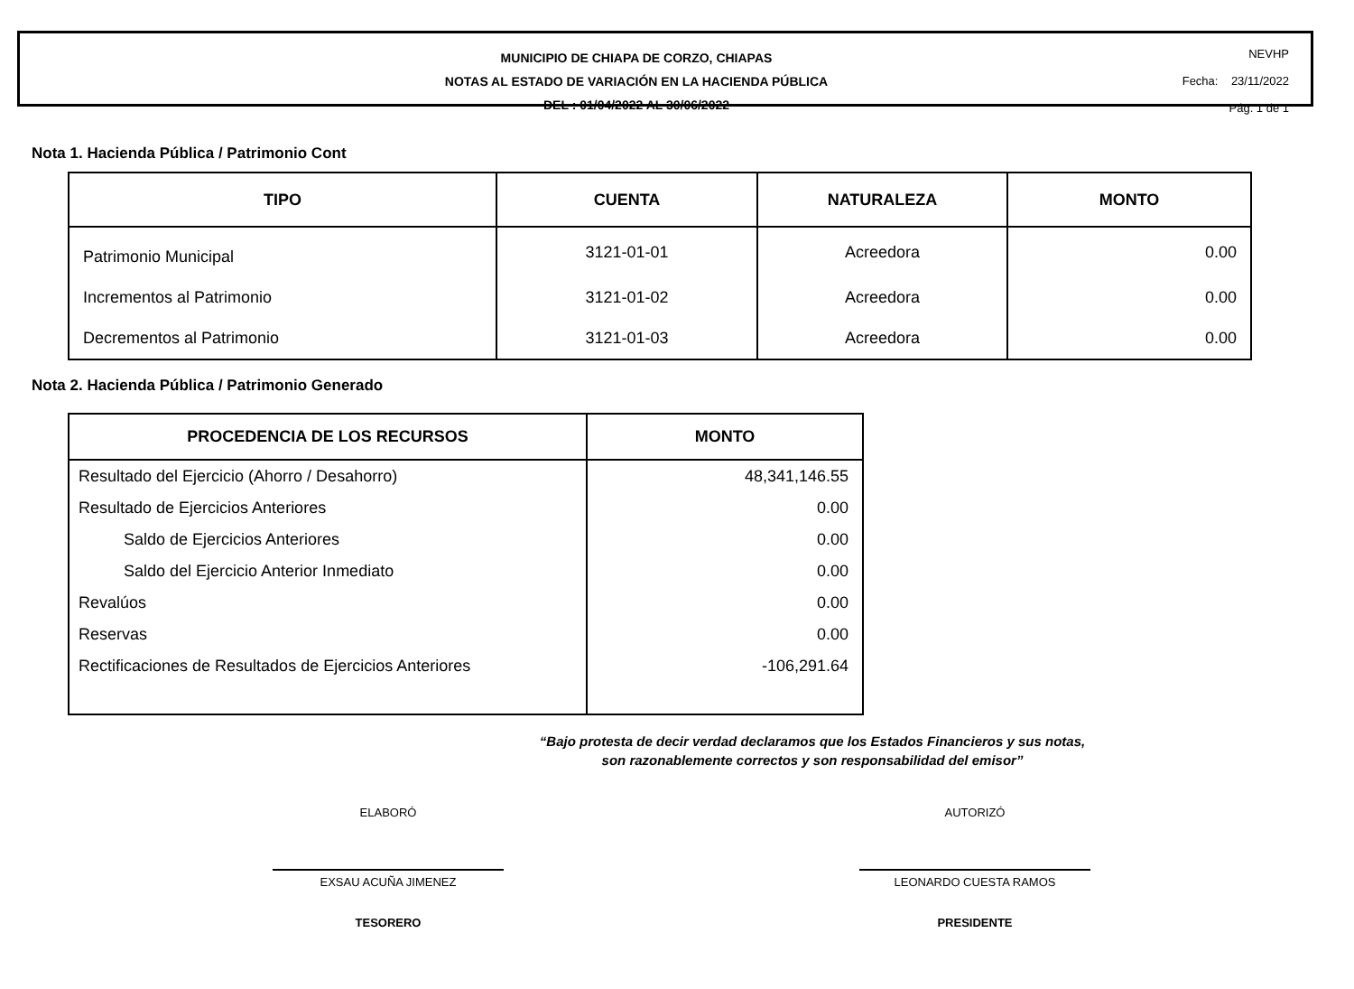MUNICIPIO DE CHIAPA DE CORZO, CHIAPAS
NOTAS AL ESTADO DE VARIACIÓN EN LA HACIENDA PÚBLICA
DEL : 01/04/2022 AL 30/06/2022
NEVHP
Fecha: 23/11/2022
Pág. 1 de 1
Nota 1. Hacienda Pública / Patrimonio Cont
| TIPO | CUENTA | NATURALEZA | MONTO |
| --- | --- | --- | --- |
| Patrimonio Municipal | 3121-01-01 | Acreedora | 0.00 |
| Incrementos al Patrimonio | 3121-01-02 | Acreedora | 0.00 |
| Decrementos al Patrimonio | 3121-01-03 | Acreedora | 0.00 |
Nota 2. Hacienda Pública / Patrimonio Generado
| PROCEDENCIA DE LOS RECURSOS | MONTO |
| --- | --- |
| Resultado del Ejercicio (Ahorro / Desahorro) | 48,341,146.55 |
| Resultado de Ejercicios Anteriores | 0.00 |
| Saldo de Ejercicios Anteriores | 0.00 |
| Saldo del Ejercicio Anterior Inmediato | 0.00 |
| Revalúos | 0.00 |
| Reservas | 0.00 |
| Rectificaciones de Resultados de Ejercicios Anteriores | -106,291.64 |
“Bajo protesta de decir verdad declaramos que los Estados Financieros y sus notas,
son razonablemente correctos y son responsabilidad del emisor”
ELABORÓ
EXSAU ACUÑA JIMENEZ
TESORERO
AUTORIZÓ
LEONARDO CUESTA RAMOS
PRESIDENTE